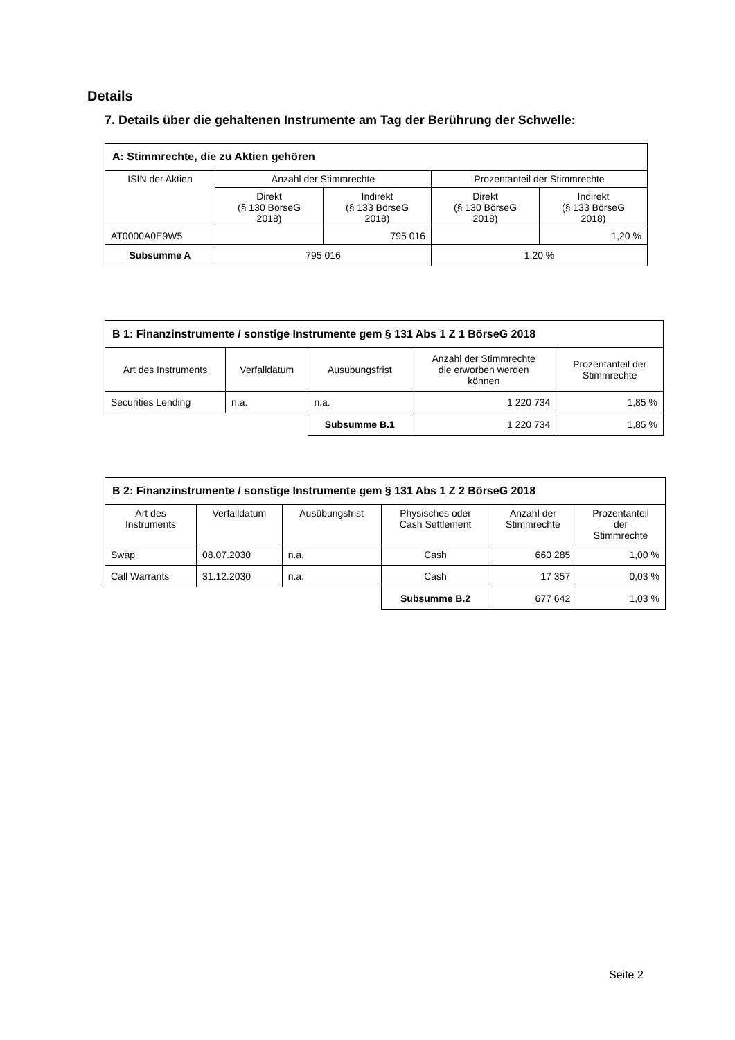Details
7. Details über die gehaltenen Instrumente am Tag der Berührung der Schwelle:
| A: Stimmrechte, die zu Aktien gehören | | | | |
| --- | --- | --- | --- | --- |
| ISIN der Aktien | Anzahl der Stimmrechte | | Prozentanteil der Stimmrechte | |
| | Direkt (§ 130 BörseG 2018) | Indirekt (§ 133 BörseG 2018) | Direkt (§ 130 BörseG 2018) | Indirekt (§ 133 BörseG 2018) |
| AT0000A0E9W5 | | 795 016 | | 1,20 % |
| Subsumme A | 795 016 | | 1,20 % | |
| B 1: Finanzinstrumente / sonstige Instrumente gem § 131 Abs 1 Z 1 BörseG 2018 | | | | |
| --- | --- | --- | --- | --- |
| Art des Instruments | Verfalldatum | Ausübungsfrist | Anzahl der Stimmrechte die erworben werden können | Prozentanteil der Stimmrechte |
| Securities Lending | n.a. | n.a. | 1 220 734 | 1,85 % |
| | | Subsumme B.1 | 1 220 734 | 1,85 % |
| B 2: Finanzinstrumente / sonstige Instrumente gem § 131 Abs 1 Z 2 BörseG 2018 | | | | | |
| --- | --- | --- | --- | --- | --- |
| Art des Instruments | Verfalldatum | Ausübungsfrist | Physisches oder Cash Settlement | Anzahl der Stimmrechte | Prozentanteil der Stimmrechte |
| Swap | 08.07.2030 | n.a. | Cash | 660 285 | 1,00 % |
| Call Warrants | 31.12.2030 | n.a. | Cash | 17 357 | 0,03 % |
| | | | Subsumme B.2 | 677 642 | 1,03 % |
Seite 2